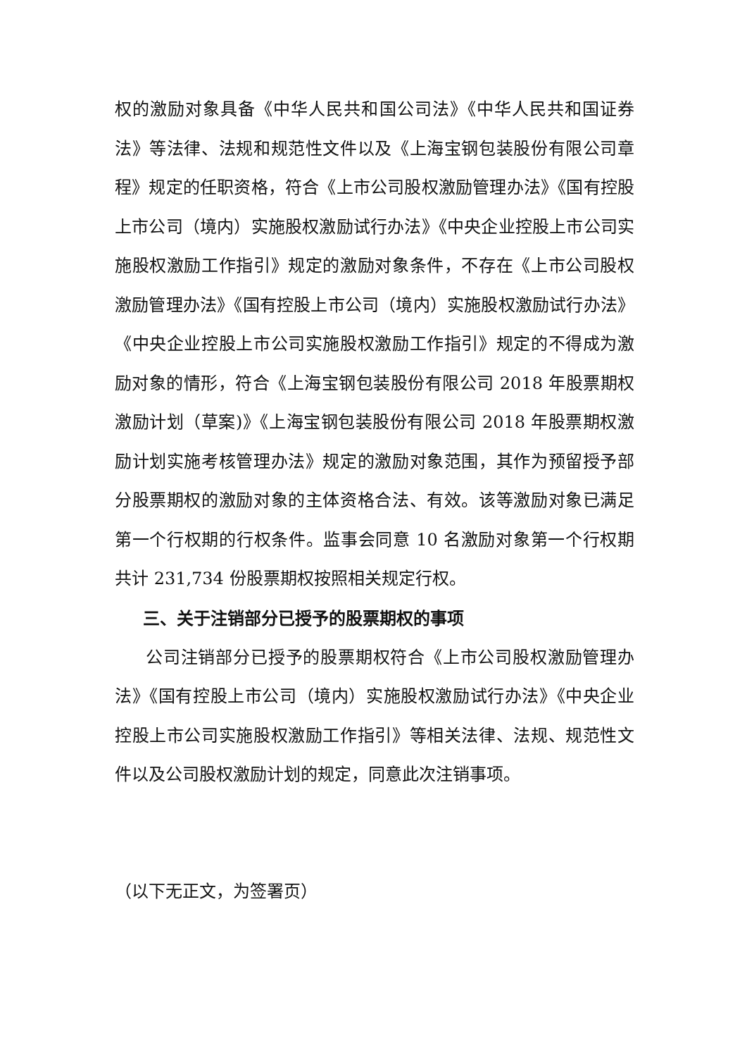权的激励对象具备《中华人民共和国公司法》《中华人民共和国证券法》等法律、法规和规范性文件以及《上海宝钢包装股份有限公司章程》规定的任职资格，符合《上市公司股权激励管理办法》《国有控股上市公司（境内）实施股权激励试行办法》《中央企业控股上市公司实施股权激励工作指引》规定的激励对象条件，不存在《上市公司股权激励管理办法》《国有控股上市公司（境内）实施股权激励试行办法》《中央企业控股上市公司实施股权激励工作指引》规定的不得成为激励对象的情形，符合《上海宝钢包装股份有限公司 2018 年股票期权激励计划（草案)》《上海宝钢包装股份有限公司 2018 年股票期权激励计划实施考核管理办法》规定的激励对象范围，其作为预留授予部分股票期权的激励对象的主体资格合法、有效。该等激励对象已满足第一个行权期的行权条件。监事会同意 10 名激励对象第一个行权期共计 231,734 份股票期权按照相关规定行权。
三、关于注销部分已授予的股票期权的事项
公司注销部分已授予的股票期权符合《上市公司股权激励管理办法》《国有控股上市公司（境内）实施股权激励试行办法》《中央企业控股上市公司实施股权激励工作指引》等相关法律、法规、规范性文件以及公司股权激励计划的规定，同意此次注销事项。
（以下无正文，为签署页）